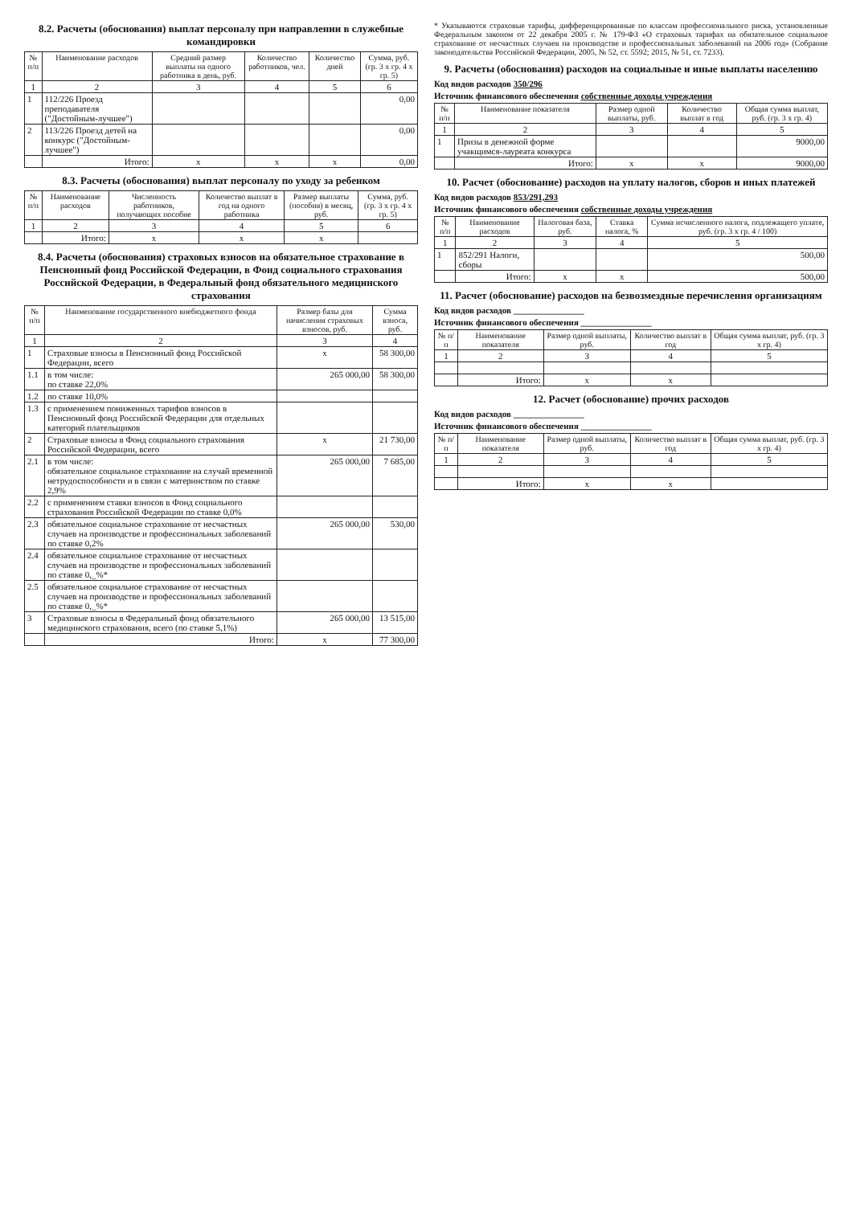8.2. Расчеты (обоснования) выплат персоналу при направлении в служебные командировки
| № п/п | Наименование расходов | Средний размер выплаты на одного работника в день, руб. | Количество работников, чел. | Количество дней | Сумма, руб. (гр. 3 х гр. 4 х гр. 5) |
| --- | --- | --- | --- | --- | --- |
| 1 | 2 | 3 | 4 | 5 | 6 |
| 1 | 112/226 Проезд преподавателя ("Достойным-лучшее") | | | | 0,00 |
| 2 | 113/226 Проезд детей на конкурс ("Достойным-лучшее") | | | | 0,00 |
| | Итого: | х | х | х | 0,00 |
8.3. Расчеты (обоснования) выплат персоналу по уходу за ребенком
| № п/п | Наименование расходов | Численность работников, получающих пособие | Количество выплат в год на одного работника | Размер выплаты (пособия) в месяц, руб. | Сумма, руб. (гр. 3 х гр. 4 х гр. 5) |
| --- | --- | --- | --- | --- | --- |
| 1 | 2 | 3 | 4 | 5 | 6 |
| | Итого: | х | х | х | |
8.4. Расчеты (обоснования) страховых взносов на обязательное страхование в Пенсионный фонд Российской Федерации, в Фонд социального страхования Российской Федерации, в Федеральный фонд обязательного медицинского страхования
| № п/п | Наименование государственного внебюджетного фонда | Размер базы для начисления страховых взносов, руб. | Сумма взноса, руб. |
| --- | --- | --- | --- |
| 1 | 2 | 3 | 4 |
| 1 | Страховые взносы в Пенсионный фонд Российской Федерации, всего | х | 58 300,00 |
| 1.1 | в том числе: по ставке 22,0% | 265 000,00 | 58 300,00 |
| 1.2 | по ставке 10,0% | | |
| 1.3 | с применением пониженных тарифов взносов в Пенсионный фонд Российской Федерации для отдельных категорий плательщиков | | |
| 2 | Страховые взносы в Фонд социального страхования Российской Федерации, всего | х | 21 730,00 |
| 2.1 | в том числе: обязательное социальное страхование на случай временной нетрудоспособности и в связи с материнством по ставке 2,9% | 265 000,00 | 7 685,00 |
| 2.2 | с применением ставки взносов в Фонд социального страхования Российской Федерации по ставке 0,0% | | |
| 2.3 | обязательное социальное страхование от несчастных случаев на производстве и профессиональных заболеваний по ставке 0,2% | 265 000,00 | 530,00 |
| 2.4 | обязательное социальное страхование от несчастных случаев на производстве и профессиональных заболеваний по ставке 0,_%* | | |
| 2.5 | обязательное социальное страхование от несчастных случаев на производстве и профессиональных заболеваний по ставке 0,_%* | | |
| 3 | Страховые взносы в Федеральный фонд обязательного медицинского страхования, всего (по ставке 5,1%) | 265 000,00 | 13 515,00 |
| | Итого: | х | 77 300,00 |
* Указываются страховые тарифы, дифференцированные по классам профессионального риска, установленные Федеральным законом от 22 декабря 2005 г. № 179-ФЗ «О страховых тарифах на обязательное социальное страхование от несчастных случаев на производстве и профессиональных заболеваний на 2006 год» (Собрание законодательства Российской Федерации, 2005, № 52, ст. 5592; 2015, № 51, ст. 7233).
9. Расчеты (обоснования) расходов на социальные и иные выплаты населению
Код видов расходов 350/296
Источник финансового обеспечения собственные доходы учреждения
| № п/п | Наименование показателя | Размер одной выплаты, руб. | Количество выплат в год | Общая сумма выплат, руб. (гр. 3 х гр. 4) |
| --- | --- | --- | --- | --- |
| 1 | 2 | 3 | 4 | 5 |
| 1 | Призы в денежной форме учакщимся-лауреата конкурса | | | 9000,00 |
| | Итого: | х | х | 9000,00 |
10. Расчет (обоснование) расходов на уплату налогов, сборов и иных платежей
Код видов расходов 853/291,293
Источник финансового обеспечения собственные доходы учреждения
| № п/п | Наименование расходов | Налоговая база, руб. | Ставка налога, % | Сумма исчисленного налога, подлежащего уплате, руб. (гр. 3 х гр. 4 / 100) |
| --- | --- | --- | --- | --- |
| 1 | 2 | 3 | 4 | 5 |
| 1 | 852/291 Налоги, сборы | | | 500,00 |
| | Итого: | х | х | 500,00 |
11. Расчет (обоснование) расходов на безвозмездные перечисления организациям
Код видов расходов ________________
Источник финансового обеспечения ________________
| № п/п | Наименование показателя | Размер одной выплаты, руб. | Количество выплат в год | Общая сумма выплат, руб. (гр. 3 х гр. 4) |
| --- | --- | --- | --- | --- |
| 1 | 2 | 3 | 4 | 5 |
| | Итого: | х | х | |
12. Расчет (обоснование) прочих расходов
Код видов расходов ________________
Источник финансового обеспечения ________________
| № п/п | Наименование показателя | Размер одной выплаты, руб. | Количество выплат в год | Общая сумма выплат, руб. (гр. 3 х гр. 4) |
| --- | --- | --- | --- | --- |
| 1 | 2 | 3 | 4 | 5 |
| | Итого: | х | х | |